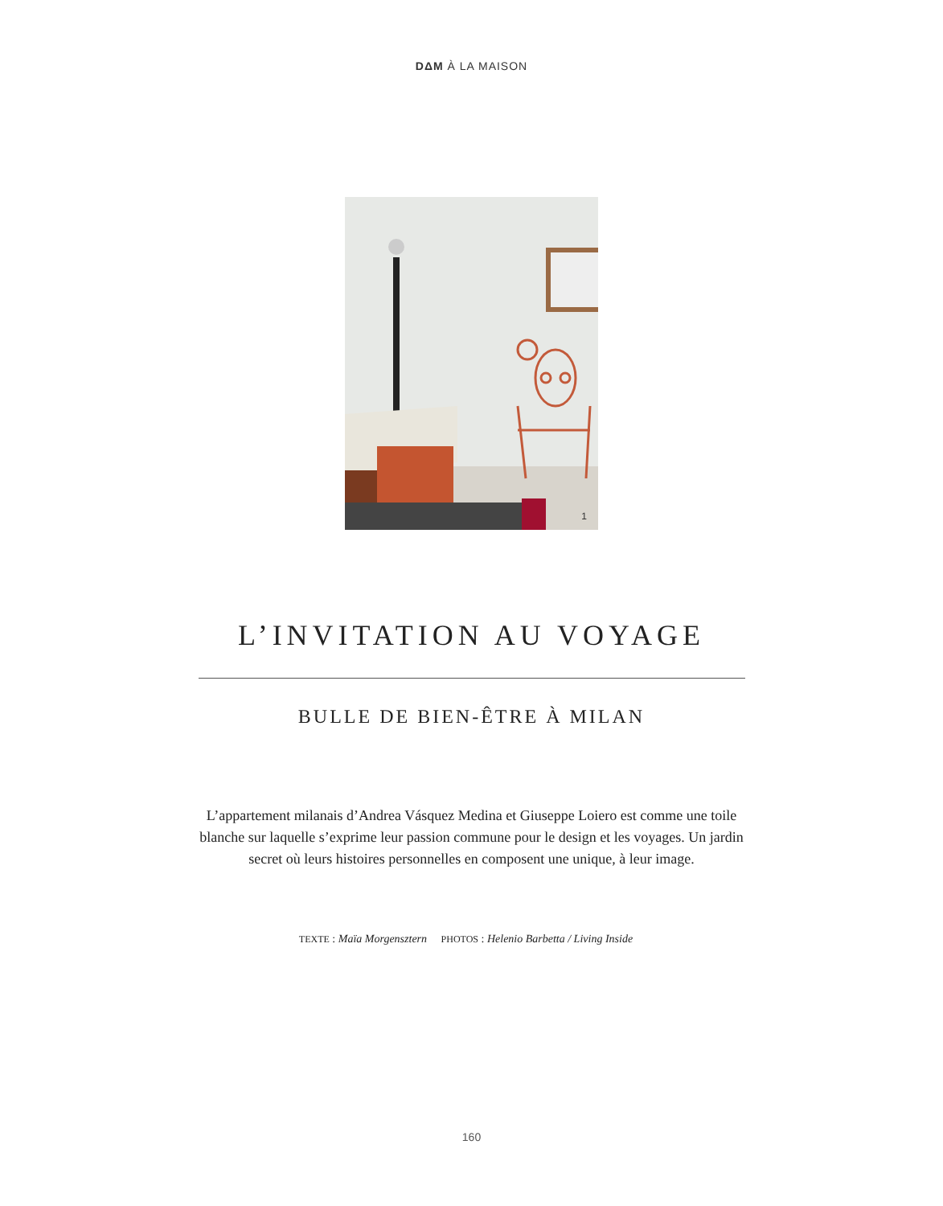DΔM À LA MAISON
1
L’INVITATION AU VOYAGE
BULLE DE BIEN-ÊTRE À MILAN
L’appartement milanais d’Andrea Vásquez Medina et Giuseppe Loiero est comme une toile blanche sur laquelle s’exprime leur passion commune pour le design et les voyages. Un jardin secret où leurs histoires personnelles en composent une unique, à leur image.
TEXTE : Maïa Morgensztern PHOTOS : Helenio Barbetta / Living Inside
160